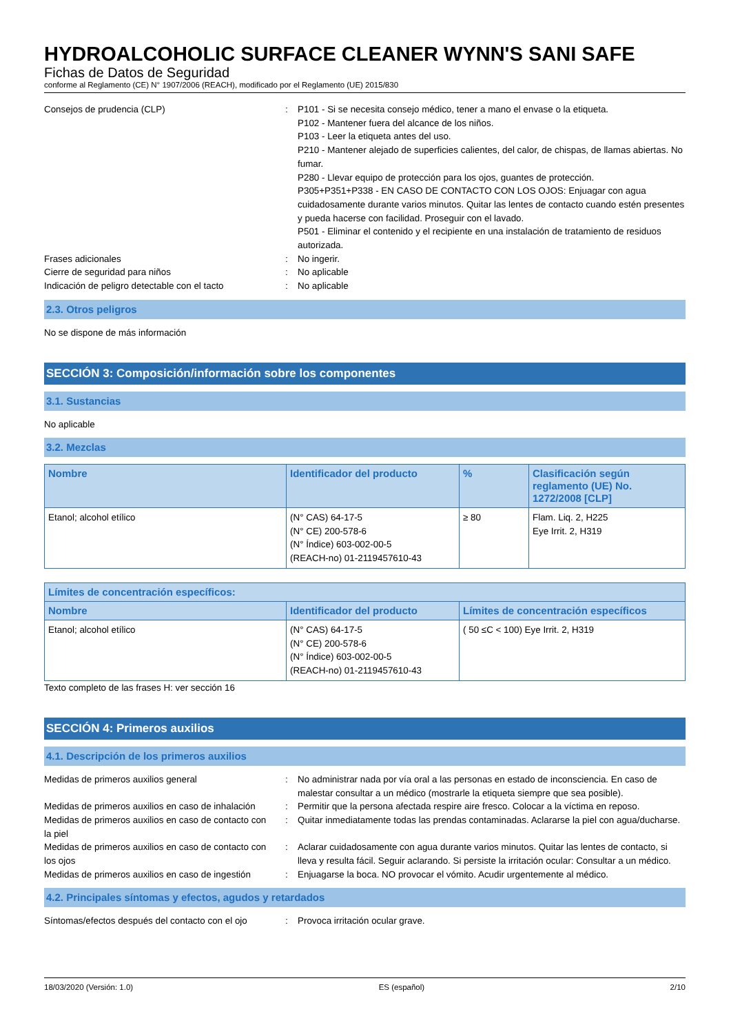HYDROALCOHOLIC SURFACE CLEANER WYNN'S SANI SAFE
Fichas de Datos de Seguridad
conforme al Reglamento (CE) N° 1907/2006 (REACH), modificado por el Reglamento (UE) 2015/830
Consejos de prudencia (CLP) : P101 - Si se necesita consejo médico, tener a mano el envase o la etiqueta.
P102 - Mantener fuera del alcance de los niños.
P103 - Leer la etiqueta antes del uso.
P210 - Mantener alejado de superficies calientes, del calor, de chispas, de llamas abiertas. No fumar.
P280 - Llevar equipo de protección para los ojos, guantes de protección.
P305+P351+P338 - EN CASO DE CONTACTO CON LOS OJOS: Enjuagar con agua cuidadosamente durante varios minutos. Quitar las lentes de contacto cuando estén presentes y pueda hacerse con facilidad. Proseguir con el lavado.
P501 - Eliminar el contenido y el recipiente en una instalación de tratamiento de residuos autorizada.
Frases adicionales : No ingerir.
Cierre de seguridad para niños : No aplicable
Indicación de peligro detectable con el tacto
: No aplicable
2.3. Otros peligros
No se dispone de más información
SECCIÓN 3: Composición/información sobre los componentes
3.1. Sustancias
No aplicable
3.2. Mezclas
| Nombre | Identificador del producto | % | Clasificación según reglamento (UE) No. 1272/2008 [CLP] |
| --- | --- | --- | --- |
| Etanol; alcohol etílico | (N° CAS) 64-17-5 (N° CE) 200-578-6 (N° Índice) 603-002-00-5 (REACH-no) 01-2119457610-43 | ≥ 80 | Flam. Liq. 2, H225 Eye Irrit. 2, H319 |
| Límites de concentración específicos: | | |
| --- | --- | --- |
| Nombre | Identificador del producto | Límites de concentración específicos |
| Etanol; alcohol etílico | (N° CAS) 64-17-5 (N° CE) 200-578-6 (N° Índice) 603-002-00-5 (REACH-no) 01-2119457610-43 | ( 50 ≤C < 100) Eye Irrit. 2, H319 |
Texto completo de las frases H: ver sección 16
SECCIÓN 4: Primeros auxilios
4.1. Descripción de los primeros auxilios
Medidas de primeros auxilios general : No administrar nada por vía oral a las personas en estado de inconsciencia. En caso de malestar consultar a un médico (mostrarle la etiqueta siempre que sea posible).
Medidas de primeros auxilios en caso de inhalación
: Permitir que la persona afectada respire aire fresco. Colocar a la víctima en reposo.
Medidas de primeros auxilios en caso de contacto con la piel
: Quitar inmediatamente todas las prendas contaminadas. Aclararse la piel con agua/ducharse.
Medidas de primeros auxilios en caso de contacto con los ojos
: Aclarar cuidadosamente con agua durante varios minutos. Quitar las lentes de contacto, si lleva y resulta fácil. Seguir aclarando. Si persiste la irritación ocular: Consultar a un médico.
Medidas de primeros auxilios en caso de ingestión
: Enjuagarse la boca. NO provocar el vómito. Acudir urgentemente al médico.
4.2. Principales síntomas y efectos, agudos y retardados
Síntomas/efectos después del contacto con el ojo
: Provoca irritación ocular grave.
18/03/2020 (Versión: 1.0) ES (español) 2/10